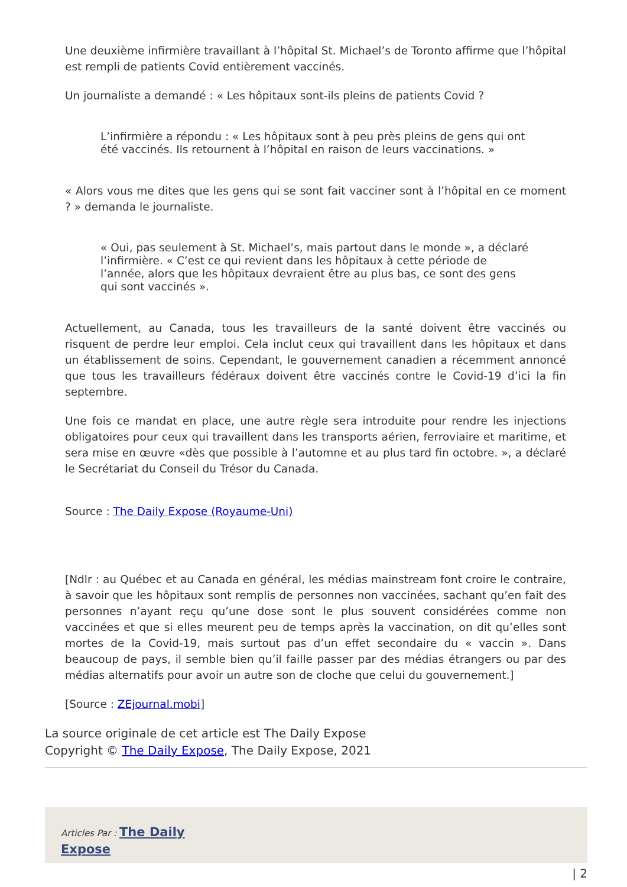Une deuxième infirmière travaillant à l’hôpital St. Michael’s de Toronto affirme que l’hôpital est rempli de patients Covid entièrement vaccinés.
Un journaliste a demandé : « Les hôpitaux sont-ils pleins de patients Covid ?
L’infirmière a répondu : « Les hôpitaux sont à peu près pleins de gens qui ont été vaccinés. Ils retournent à l’hôpital en raison de leurs vaccinations. »
« Alors vous me dites que les gens qui se sont fait vacciner sont à l’hôpital en ce moment ? » demanda le journaliste.
« Oui, pas seulement à St. Michael’s, mais partout dans le monde », a déclaré l’infirmière. « C’est ce qui revient dans les hôpitaux à cette période de l’année, alors que les hôpitaux devraient être au plus bas, ce sont des gens qui sont vaccinés ».
Actuellement, au Canada, tous les travailleurs de la santé doivent être vaccinés ou risquent de perdre leur emploi. Cela inclut ceux qui travaillent dans les hôpitaux et dans un établissement de soins. Cependant, le gouvernement canadien a récemment annoncé que tous les travailleurs fédéraux doivent être vaccinés contre le Covid-19 d’ici la fin septembre.
Une fois ce mandat en place, une autre règle sera introduite pour rendre les injections obligatoires pour ceux qui travaillent dans les transports aérien, ferroviaire et maritime, et sera mise en œuvre «dès que possible à l’automne et au plus tard fin octobre. », a déclaré le Secrétariat du Conseil du Trésor du Canada.
Source : The Daily Expose (Royaume-Uni)
[Ndlr : au Québec et au Canada en général, les médias mainstream font croire le contraire, à savoir que les hôpitaux sont remplis de personnes non vaccinées, sachant qu’en fait des personnes n’ayant reçu qu’une dose sont le plus souvent considérées comme non vaccinées et que si elles meurent peu de temps après la vaccination, on dit qu’elles sont mortes de la Covid-19, mais surtout pas d’un effet secondaire du « vaccin ». Dans beaucoup de pays, il semble bien qu’il faille passer par des médias étrangers ou par des médias alternatifs pour avoir un autre son de cloche que celui du gouvernement.]
[Source : ZEjournal.mobi]
La source originale de cet article est The Daily Expose
Copyright © The Daily Expose, The Daily Expose, 2021
Articles Par : The Daily
Expose
| 2